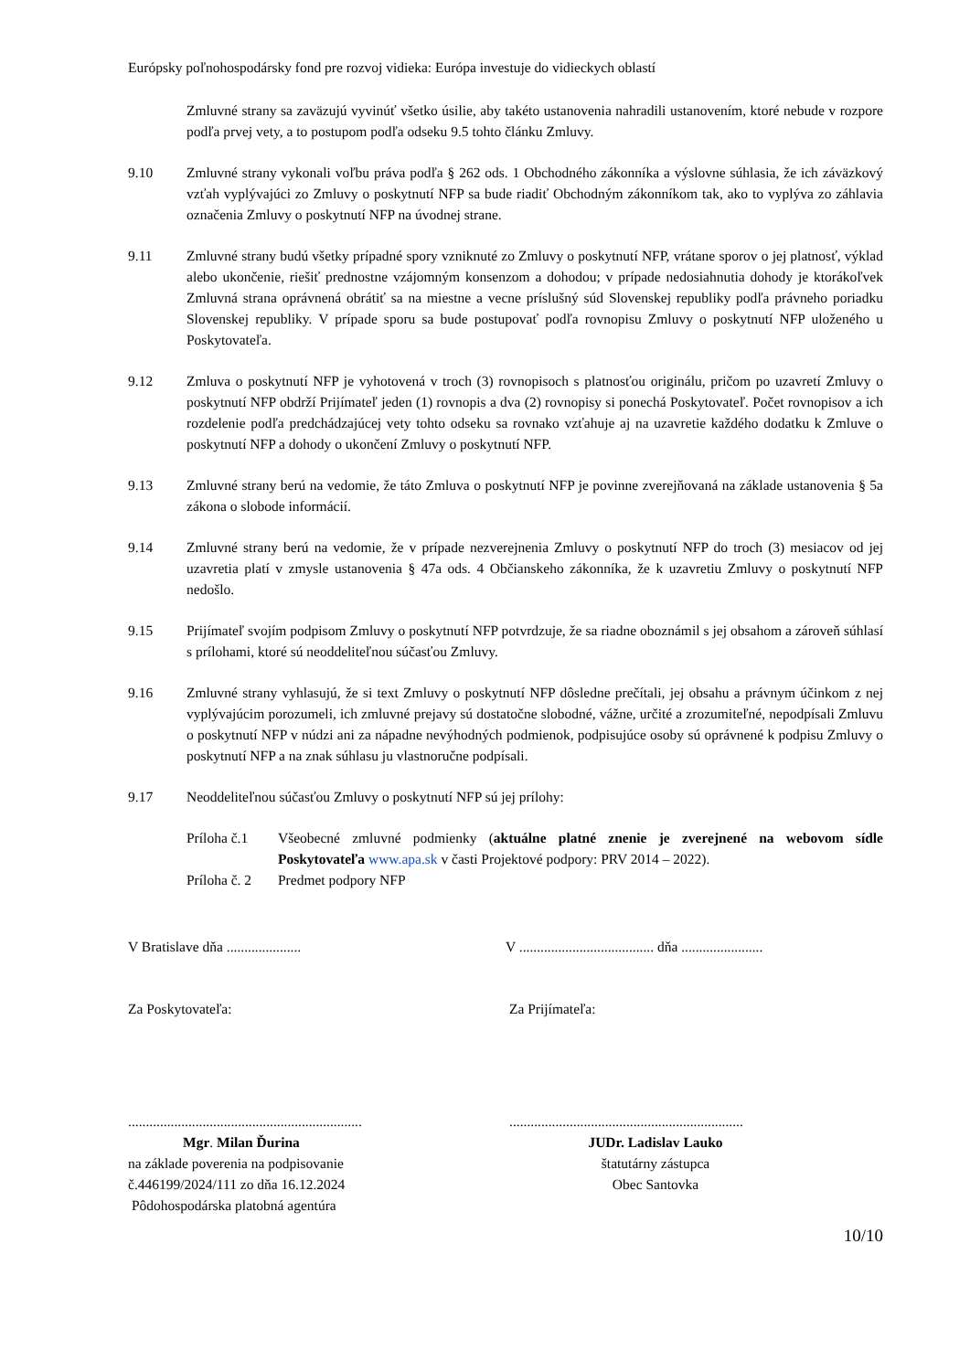Európsky poľnohospodársky fond pre rozvoj vidieka: Európa investuje do vidieckych oblastí
Zmluvné strany sa zaväzujú vyvinúť všetko úsilie, aby takéto ustanovenia nahradili ustanovením, ktoré nebude v rozpore podľa prvej vety, a to postupom podľa odseku 9.5 tohto článku Zmluvy.
9.10 Zmluvné strany vykonali voľbu práva podľa § 262 ods. 1 Obchodného zákonníka a výslovne súhlasia, že ich záväzkový vzťah vyplývajúci zo Zmluvy o poskytnutí NFP sa bude riadiť Obchodným zákonníkom tak, ako to vyplýva zo záhlavia označenia Zmluvy o poskytnutí NFP na úvodnej strane.
9.11 Zmluvné strany budú všetky prípadné spory vzniknuté zo Zmluvy o poskytnutí NFP, vrátane sporov o jej platnosť, výklad alebo ukončenie, riešiť prednostne vzájomným konsenzom a dohodou; v prípade nedosiahnutia dohody je ktorákoľvek Zmluvná strana oprávnená obrátiť sa na miestne a vecne príslušný súd Slovenskej republiky podľa právneho poriadku Slovenskej republiky. V prípade sporu sa bude postupovať podľa rovnopisu Zmluvy o poskytnutí NFP uloženého u Poskytovateľa.
9.12 Zmluva o poskytnutí NFP je vyhotovená v troch (3) rovnopisoch s platnosťou originálu, pričom po uzavretí Zmluvy o poskytnutí NFP obdrží Prijímateľ jeden (1) rovnopis a dva (2) rovnopisy si ponechá Poskytovateľ. Počet rovnopisov a ich rozdelenie podľa predchádzajúcej vety tohto odseku sa rovnako vzťahuje aj na uzavretie každého dodatku k Zmluve o poskytnutí NFP a dohody o ukončení Zmluvy o poskytnutí NFP.
9.13 Zmluvné strany berú na vedomie, že táto Zmluva o poskytnutí NFP je povinne zverejňovaná na základe ustanovenia § 5a zákona o slobode informácií.
9.14 Zmluvné strany berú na vedomie, že v prípade nezverejnenia Zmluvy o poskytnutí NFP do troch (3) mesiacov od jej uzavretia platí v zmysle ustanovenia § 47a ods. 4 Občianskeho zákonníka, že k uzavretiu Zmluvy o poskytnutí NFP nedošlo.
9.15 Prijímateľ svojím podpisom Zmluvy o poskytnutí NFP potvrdzuje, že sa riadne oboznámil s jej obsahom a zároveň súhlasí s prílohami, ktoré sú neoddeliteľnou súčasťou Zmluvy.
9.16 Zmluvné strany vyhlasujú, že si text Zmluvy o poskytnutí NFP dôsledne prečítali, jej obsahu a právnym účinkom z nej vyplývajúcim porozumeli, ich zmluvné prejavy sú dostatočne slobodné, vážne, určité a zrozumiteľné, nepodpísali Zmluvu o poskytnutí NFP v núdzi ani za nápadne nevýhodných podmienok, podpisujúce osoby sú oprávnené k podpisu Zmluvy o poskytnutí NFP a na znak súhlasu ju vlastnoručne podpísali.
9.17 Neoddeliteľnou súčasťou Zmluvy o poskytnutí NFP sú jej prílohy:
Príloha č.1
Všeobecné zmluvné podmienky (aktuálne platné znenie je zverejnené na webovom sídle Poskytovateľa www.apa.sk v časti Projektové podpory: PRV 2014 – 2022).
Príloha č. 2
Predmet podpory NFP
V Bratislave dňa .....................
V ...................................... dňa .......................
Za Poskytovateľa: Za Prijímateľa:
..................................................................
Mgr. Milan Ďurina
na základe poverenia na podpisovanie
č.446199/2024/111 zo dňa 16.12.2024
Pôdohospodárska platobná agentúra
..................................................................
JUDr. Ladislav Lauko
štatutárny zástupca
Obec Santovka
10/10